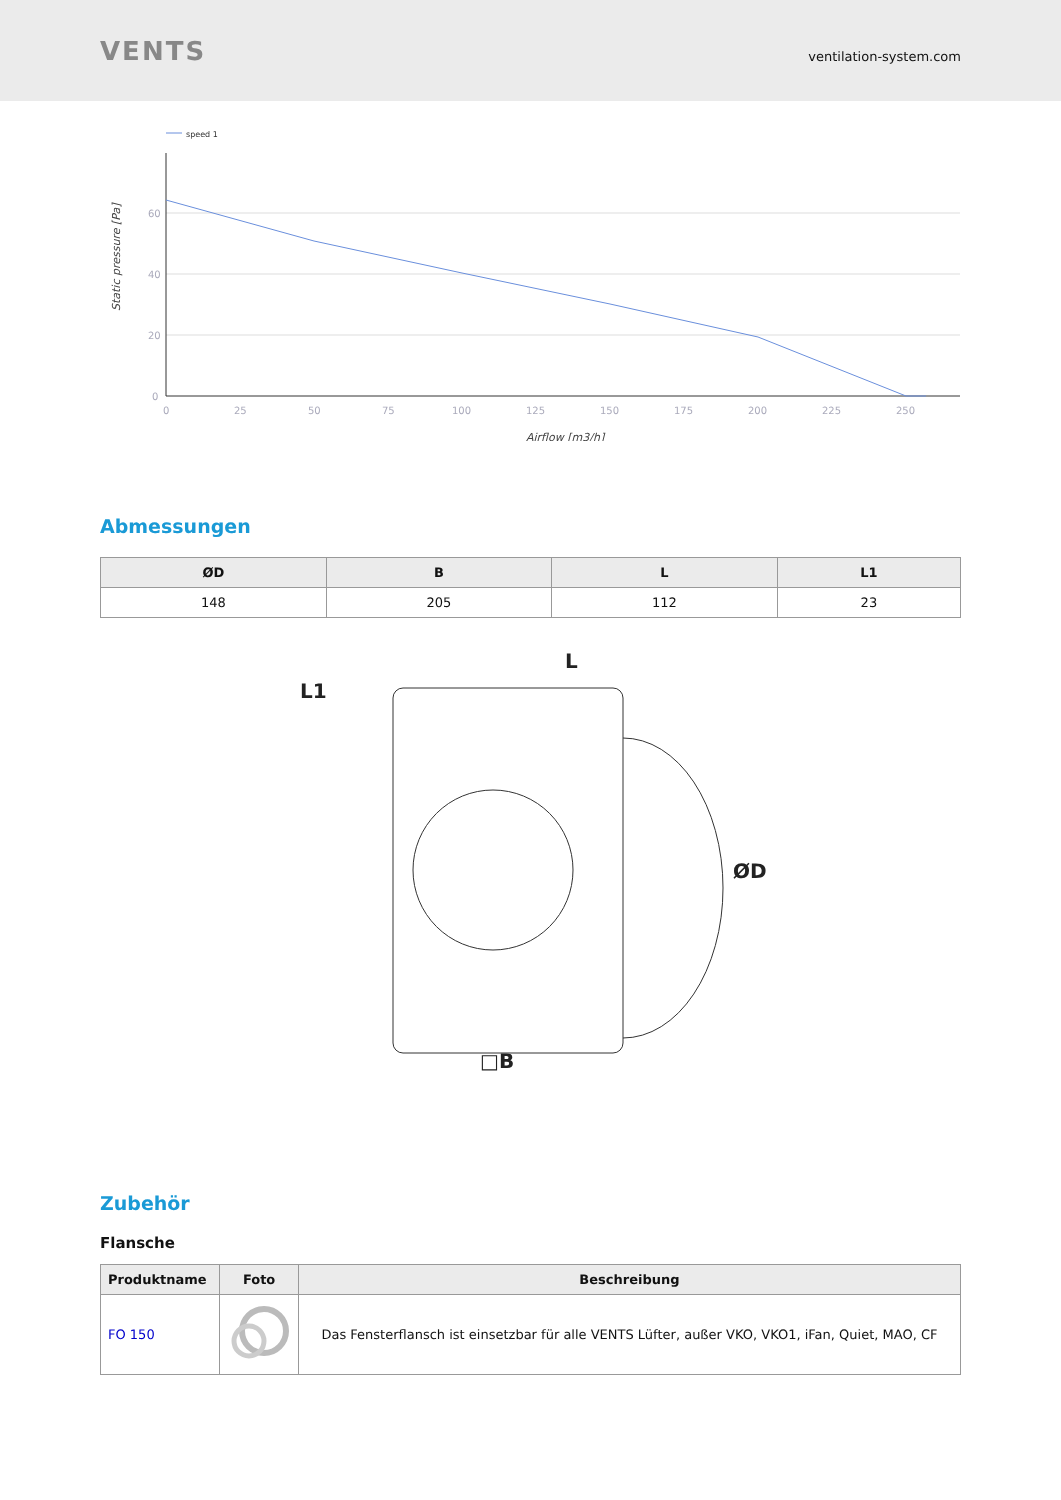VENTS
ventilation-system.com
speed 1
60
40
20
0
0
25
50
75
100
125
150
175
200
225
250
Airflow [m3/h]
Static pressure [Pa]
Abmessungen
| ØD | B | L | L1 |
| --- | --- | --- | --- |
| 148 | 205 | 112 | 23 |
L1
L
ØD
□B
Zubehör
Flansche
| Produktname | Foto | Beschreibung |
| --- | --- | --- |
| FO 150 | | Das Fensterflansch ist einsetzbar für alle VENTS Lüfter, außer VKO, VKO1, iFan, Quiet, MAO, CF |